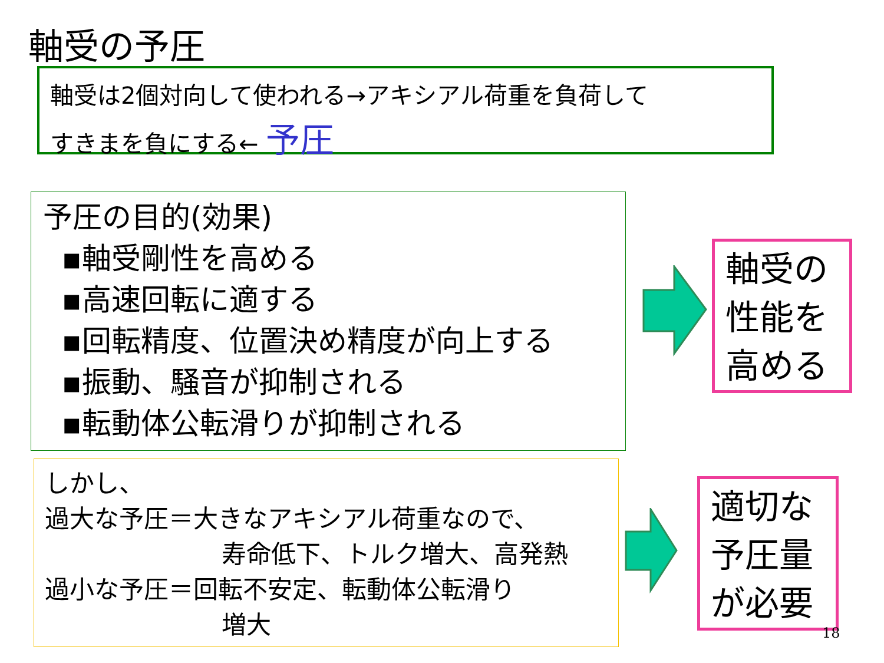軸受の予圧
軸受は2個対向して使われる→アキシアル荷重を負荷して
すきまを負にする← 予圧
予圧の目的(効果)
▪軸受剛性を高める
▪高速回転に適する
▪回転精度、位置決め精度が向上する
▪振動、騒音が抑制される
▪転動体公転滑りが抑制される
軸受の
性能を
高める
しかし、
過大な予圧＝大きなアキシアル荷重なので、
寿命低下、トルク増大、高発熱
過小な予圧＝回転不安定、転動体公転滑り
増大
適切な
予圧量
が必要
18